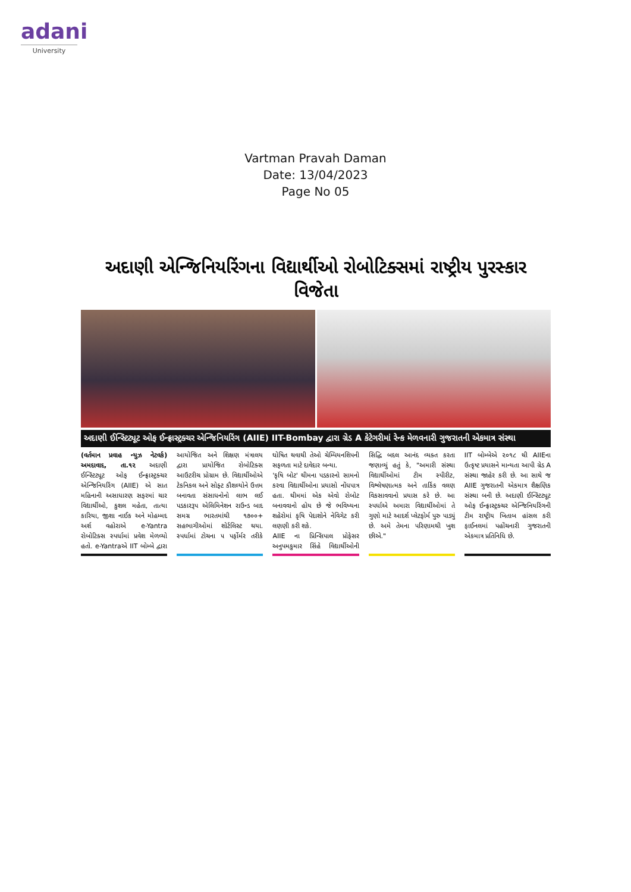adani
University
Vartman Pravah Daman
Date: 13/04/2023
Page No 05
અદાણી એન્જિનિયરિંગના વિદ્યાર્થીઓ રોબોટિક્સમાં રાષ્ટ્રીય પુરસ્કાર વિજેતા
અદાણી ઈન્સ્ટિટ્યૂટ ઓફ ઈન્ફ્રાસ્ટ્રક્ચર એન્જિનિયરિંગ (AIIE) IIT-Bombay દ્વારા ગ્રેડ A કેટેગરીમાં રેન્ક મેળવનારી ગુજરાતની એકમાત્ર સંસ્થા
(વર્તમાન પ્રવાહ ન્યુઝ નેટવર્ક) અમદાવાદ, તા.૧૨ અદાણી ઈન્સ્ટિટ્યૂટ ઓફ ઈન્ફ્રાસ્ટ્રક્ચર એન્જિનિયરિંગ (AIIE) એ સાત મહિનાની અસાધારણ સફરમાં ચાર વિદ્યાર્થીઓ, કુશલ મહેતા, તાત્યા કારિયા, જીશા નાઈક અને મોહમ્મદ અર્શ વહોરાએ e-Yantra રોબોટિક્સ સ્પર્ધામાં પ્રવેશ મેળવ્યો હતો. e-Yantraએ IIT બોમ્બે દ્વારા આયોજિત અને શિક્ષણ મંત્રાલય દ્વારા પ્રાયોજિત રોબોટિક્સ આઉટરીચ પ્રોગ્રામ છે. વિદ્યાર્થીઓએ ટેકનિકલ અને સોફ્ટ કૌશલ્યોને ઉત્તમ બનાવતા સંસાધનોનો લાભ લઈ પડકારરૂપ એલિમિનેશન રાઉન્ડ બાદ સમગ્ર ભારતમાંથી ૧૭૦૦+ સહભાગીઓમાં શોર્ટલિસ્ટ થયા. સ્પર્ધામાં ટોચના ૫ પર્ફોર્મર તરીકે ઘોષિત થવાથી તેઓ ચેમ્પિયનશિપની સફળતા માટે દાવેદાર બન્યા.
'કૃષિ બોટ' થીમના પડકારનો સામનો કરવા વિદ્યાર્થીઓના પ્રયાસો નોંધપાત્ર હતા. થીમમાં એક એવો રોબોટ બનાવવાનો હોય છે જે ભવિષ્યના શહેરોમાં કૃષિ પેદાશોને નેવિગેટ કરી લણણી કરી શકે.
AIIE ના પ્રિન્સિપાલ પ્રોફેસર અનુપમકુમાર સિંહે વિદ્યાર્થીઓની સિદ્ધિ બદલ આનંદ વ્યક્ત કરતા જણાવ્યું હતું કે, "અમારી સંસ્થા વિદ્યાર્થીઓમાં ટીમ સ્પીરીટ, વિશ્લેષણાત્મક અને તાર્કિક વલણ વિકસાવવાનો પ્રયાસ કરે છે. આ સ્પર્ધાએ અમારા વિદ્યાર્થીઓમાં તે ગુણો માટે આદર્શ પ્લેટફોર્મ પુરુ પાડ્યું છે. અમે તેમના પરિણામથી ખુશ છીએ."
IIT બોમ્બેએ ૨૦૧૮ થી AIIEના ઉત્કૃષ્ટ પ્રયાસને માન્યતા આપી ગ્રેડ A સંસ્થા જાહેર કરી છે. આ સાથે જ AIIE ગુજરાતની એકમાત્ર શૈક્ષણિક સંસ્થા બની છે. અદાણી ઈન્સ્ટિટ્યૂટ ઓફ ઈન્ફ્રાસ્ટ્રક્ચર એન્જિનિયરિંગની ટીમ રાષ્ટ્રીય ખિતાબ હાંસલ કરી ફાઈનલમાં પહોંચનારી ગુજરાતની એકમાત્ર પ્રતિનિધિ છે.